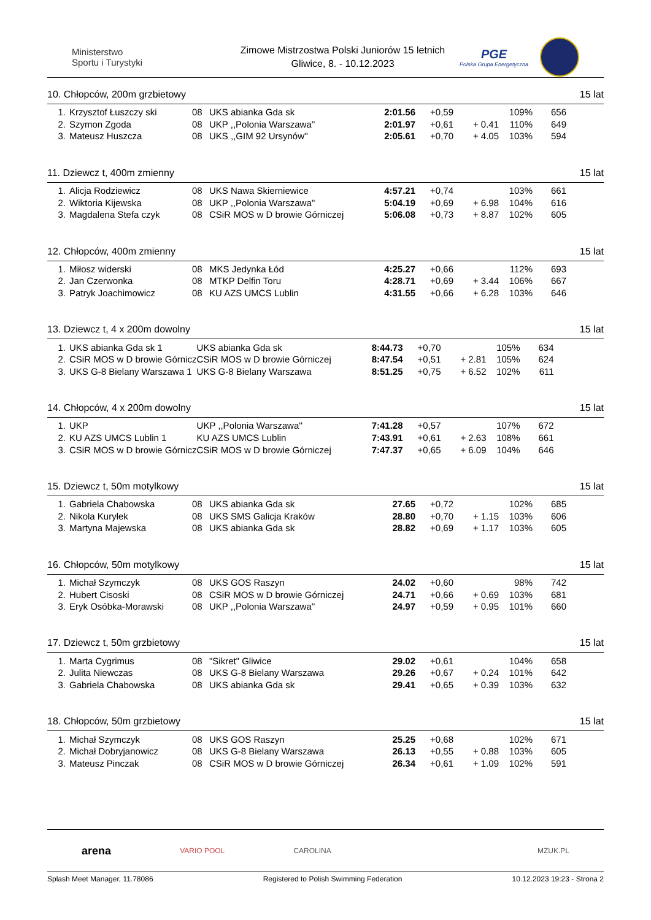Ministerstwo
Sportu i Turystyki
Zimowe Mistrzostwa Polski Juniorów 15 letnich
Gliwice, 8. - 10.12.2023
PGE
Polska Grupa Energetyczna
10. Chłopców, 200m grzbietowy 15 lat
| 1. | Krzysztof Łuszczy ski | 08 | UKS abianka Gda sk | 2:01.56 | +0,59 | | 109% | 656 |
| 2. | Szymon Zgoda | 08 | UKP ,,Polonia Warszawa'' | 2:01.97 | +0,61 | + 0.41 | 110% | 649 |
| 3. | Mateusz Huszcza | 08 | UKS ,,GIM 92 Ursynów'' | 2:05.61 | +0,70 | + 4.05 | 103% | 594 |
11. Dziewcz t, 400m zmienny 15 lat
| 1. | Alicja Rodziewicz | 08 | UKS Nawa Skierniewice | 4:57.21 | +0,74 | | 103% | 661 |
| 2. | Wiktoria Kijewska | 08 | UKP ,,Polonia Warszawa'' | 5:04.19 | +0,69 | + 6.98 | 104% | 616 |
| 3. | Magdalena Stefa czyk | 08 | CSiR MOS w D browie Górniczej | 5:06.08 | +0,73 | + 8.87 | 102% | 605 |
12. Chłopców, 400m zmienny 15 lat
| 1. | Miłosz widerski | 08 | MKS Jedynka Łód | 4:25.27 | +0,66 | | 112% | 693 |
| 2. | Jan Czerwonka | 08 | MTKP Delfin Toru | 4:28.71 | +0,69 | + 3.44 | 106% | 667 |
| 3. | Patryk Joachimowicz | 08 | KU AZS UMCS Lublin | 4:31.55 | +0,66 | + 6.28 | 103% | 646 |
13. Dziewcz t, 4 x 200m dowolny 15 lat
| 1. | UKS abianka Gda sk 1 | UKS abianka Gda sk | 8:44.73 | +0,70 | | 105% | 634 |
| 2. | CSiR MOS w D browie Górnicz | CSiR MOS w D browie Górniczej | 8:47.54 | +0,51 | + 2.81 | 105% | 624 |
| 3. | UKS G-8 Bielany Warszawa 1 | UKS G-8 Bielany Warszawa | 8:51.25 | +0,75 | + 6.52 | 102% | 611 |
14. Chłopców, 4 x 200m dowolny 15 lat
| 1. | UKP | UKP ,,Polonia Warszawa'' | 7:41.28 | +0,57 | | 107% | 672 |
| 2. | KU AZS UMCS Lublin 1 | KU AZS UMCS Lublin | 7:43.91 | +0,61 | + 2.63 | 108% | 661 |
| 3. | CSiR MOS w D browie Górnicz | CSiR MOS w D browie Górniczej | 7:47.37 | +0,65 | + 6.09 | 104% | 646 |
15. Dziewcz t, 50m motylkowy 15 lat
| 1. | Gabriela Chabowska | 08 | UKS abianka Gda sk | 27.65 | +0,72 | | 102% | 685 |
| 2. | Nikola Kuryłek | 08 | UKS SMS Galicja Kraków | 28.80 | +0,70 | + 1.15 | 103% | 606 |
| 3. | Martyna Majewska | 08 | UKS abianka Gda sk | 28.82 | +0,69 | + 1.17 | 103% | 605 |
16. Chłopców, 50m motylkowy 15 lat
| 1. | Michał Szymczyk | 08 | UKS GOS Raszyn | 24.02 | +0,60 | | 98% | 742 |
| 2. | Hubert Cisoski | 08 | CSiR MOS w D browie Górniczej | 24.71 | +0,66 | + 0.69 | 103% | 681 |
| 3. | Eryk Osóbka-Morawski | 08 | UKP ,,Polonia Warszawa'' | 24.97 | +0,59 | + 0.95 | 101% | 660 |
17. Dziewcz t, 50m grzbietowy 15 lat
| 1. | Marta Cygrimus | 08 | "Sikret" Gliwice | 29.02 | +0,61 | | 104% | 658 |
| 2. | Julita Niewczas | 08 | UKS G-8 Bielany Warszawa | 29.26 | +0,67 | + 0.24 | 101% | 642 |
| 3. | Gabriela Chabowska | 08 | UKS abianka Gda sk | 29.41 | +0,65 | + 0.39 | 103% | 632 |
18. Chłopców, 50m grzbietowy 15 lat
| 1. | Michał Szymczyk | 08 | UKS GOS Raszyn | 25.25 | +0,68 | | 102% | 671 |
| 2. | Michał Dobryjanowicz | 08 | UKS G-8 Bielany Warszawa | 26.13 | +0,55 | + 0.88 | 103% | 605 |
| 3. | Mateusz Pinczak | 08 | CSiR MOS w D browie Górniczej | 26.34 | +0,61 | + 1.09 | 102% | 591 |
arena VARIO POOL CAROLINA MZUK.PL
Splash Meet Manager, 11.78086 Registered to Polish Swimming Federation 10.12.2023 19:23 - Strona 2